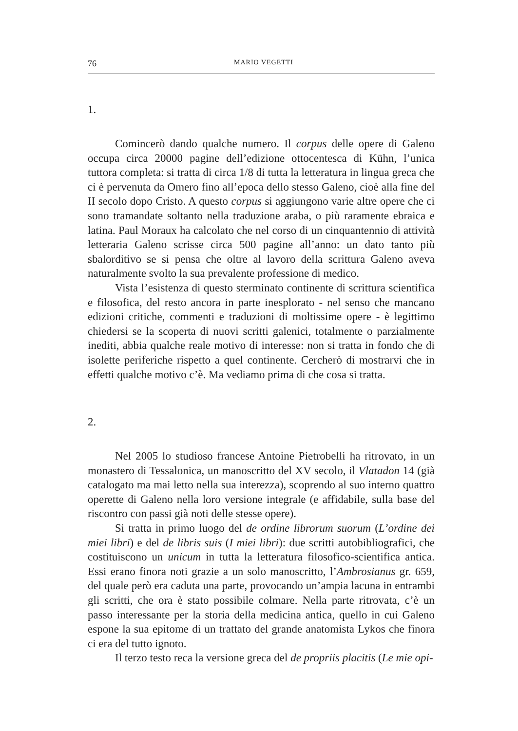76 MARIO VEGETTI
1.
Comincerò dando qualche numero. Il corpus delle opere di Galeno occupa circa 20000 pagine dell’edizione ottocentesca di Kühn, l’unica tuttora completa: si tratta di circa 1/8 di tutta la letteratura in lingua greca che ci è pervenuta da Omero fino all’epoca dello stesso Galeno, cioè alla fine del II secolo dopo Cristo. A questo corpus si aggiungono varie altre opere che ci sono tramandate soltanto nella traduzione araba, o più raramente ebraica e latina. Paul Moraux ha calcolato che nel corso di un cinquantennio di attività letteraria Galeno scrisse circa 500 pagine all’anno: un dato tanto più sbalorditivo se si pensa che oltre al lavoro della scrittura Galeno aveva naturalmente svolto la sua prevalente professione di medico.
Vista l’esistenza di questo sterminato continente di scrittura scientifica e filosofica, del resto ancora in parte inesplorato - nel senso che mancano edizioni critiche, commenti e traduzioni di moltissime opere - è legittimo chiedersi se la scoperta di nuovi scritti galenici, totalmente o parzialmente inediti, abbia qualche reale motivo di interesse: non si tratta in fondo che di isolette periferiche rispetto a quel continente. Cercherò di mostrarvi che in effetti qualche motivo c’è. Ma vediamo prima di che cosa si tratta.
2.
Nel 2005 lo studioso francese Antoine Pietrobelli ha ritrovato, in un monastero di Tessalonica, un manoscritto del XV secolo, il Vlatadon 14 (già catalogato ma mai letto nella sua interezza), scoprendo al suo interno quattro operette di Galeno nella loro versione integrale (e affidabile, sulla base del riscontro con passi già noti delle stesse opere).
Si tratta in primo luogo del de ordine librorum suorum (L’ordine dei miei libri) e del de libris suis (I miei libri): due scritti autobibliografici, che costituiscono un unicum in tutta la letteratura filosofico-scientifica antica. Essi erano finora noti grazie a un solo manoscritto, l’Ambrosianus gr. 659, del quale però era caduta una parte, provocando un’ampia lacuna in entrambi gli scritti, che ora è stato possibile colmare. Nella parte ritrovata, c’è un passo interessante per la storia della medicina antica, quello in cui Galeno espone la sua epitome di un trattato del grande anatomista Lykos che finora ci era del tutto ignoto.
Il terzo testo reca la versione greca del de propriis placitis (Le mie opi-